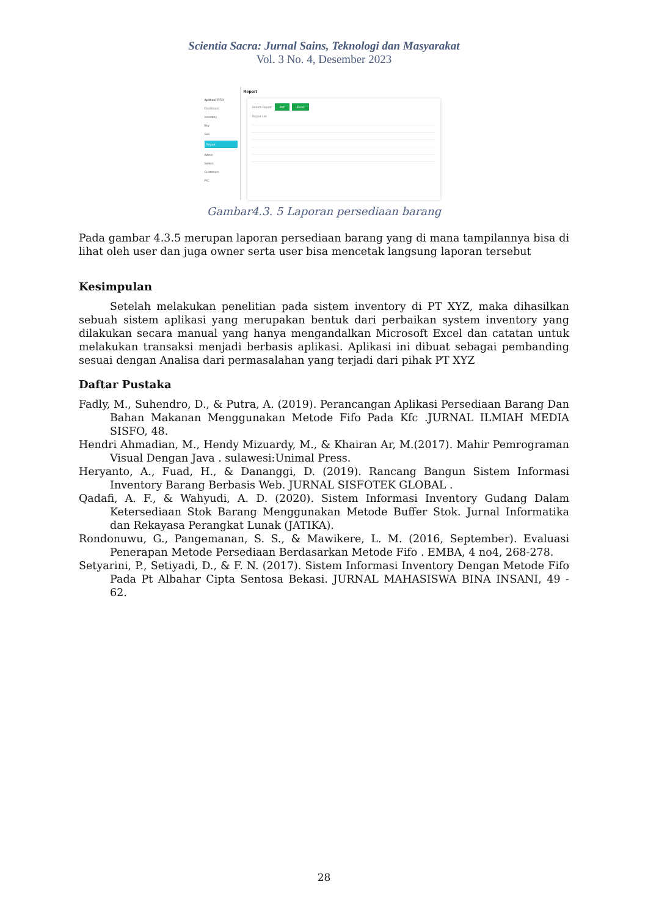Scientia Sacra: Jurnal Sains, Teknologi dan Masyarakat
Vol. 3 No. 4, Desember 2023
Aplikasi FIFO
Dashboard
Inventory
Buy
Sell
Report
Admin
Sellers
Customers
PIC
Report
Search Report Pdf Excel
Report List
Gambar4.3. 5 Laporan persediaan barang
Pada gambar 4.3.5 merupan laporan persediaan barang yang di mana tampilannya bisa di lihat oleh user dan juga owner serta user bisa mencetak langsung laporan tersebut
Kesimpulan
Setelah melakukan penelitian pada sistem inventory di PT XYZ, maka dihasilkan sebuah sistem aplikasi yang merupakan bentuk dari perbaikan system inventory yang dilakukan secara manual yang hanya mengandalkan Microsoft Excel dan catatan untuk melakukan transaksi menjadi berbasis aplikasi. Aplikasi ini dibuat sebagai pembanding sesuai dengan Analisa dari permasalahan yang terjadi dari pihak PT XYZ
Daftar Pustaka
Fadly, M., Suhendro, D., & Putra, A. (2019). Perancangan Aplikasi Persediaan Barang Dan Bahan Makanan Menggunakan Metode Fifo Pada Kfc .JURNAL ILMIAH MEDIA SISFO, 48.
Hendri Ahmadian, M., Hendy Mizuardy, M., & Khairan Ar, M.(2017). Mahir Pemrograman Visual Dengan Java . sulawesi:Unimal Press.
Heryanto, A., Fuad, H., & Dananggi, D. (2019). Rancang Bangun Sistem Informasi Inventory Barang Berbasis Web. JURNAL SISFOTEK GLOBAL .
Qadafi, A. F., & Wahyudi, A. D. (2020). Sistem Informasi Inventory Gudang Dalam Ketersediaan Stok Barang Menggunakan Metode Buffer Stok. Jurnal Informatika dan Rekayasa Perangkat Lunak (JATIKA).
Rondonuwu, G., Pangemanan, S. S., & Mawikere, L. M. (2016, September). Evaluasi Penerapan Metode Persediaan Berdasarkan Metode Fifo . EMBA, 4 no4, 268-278.
Setyarini, P., Setiyadi, D., & F. N. (2017). Sistem Informasi Inventory Dengan Metode Fifo Pada Pt Albahar Cipta Sentosa Bekasi. JURNAL MAHASISWA BINA INSANI, 49 - 62.
28